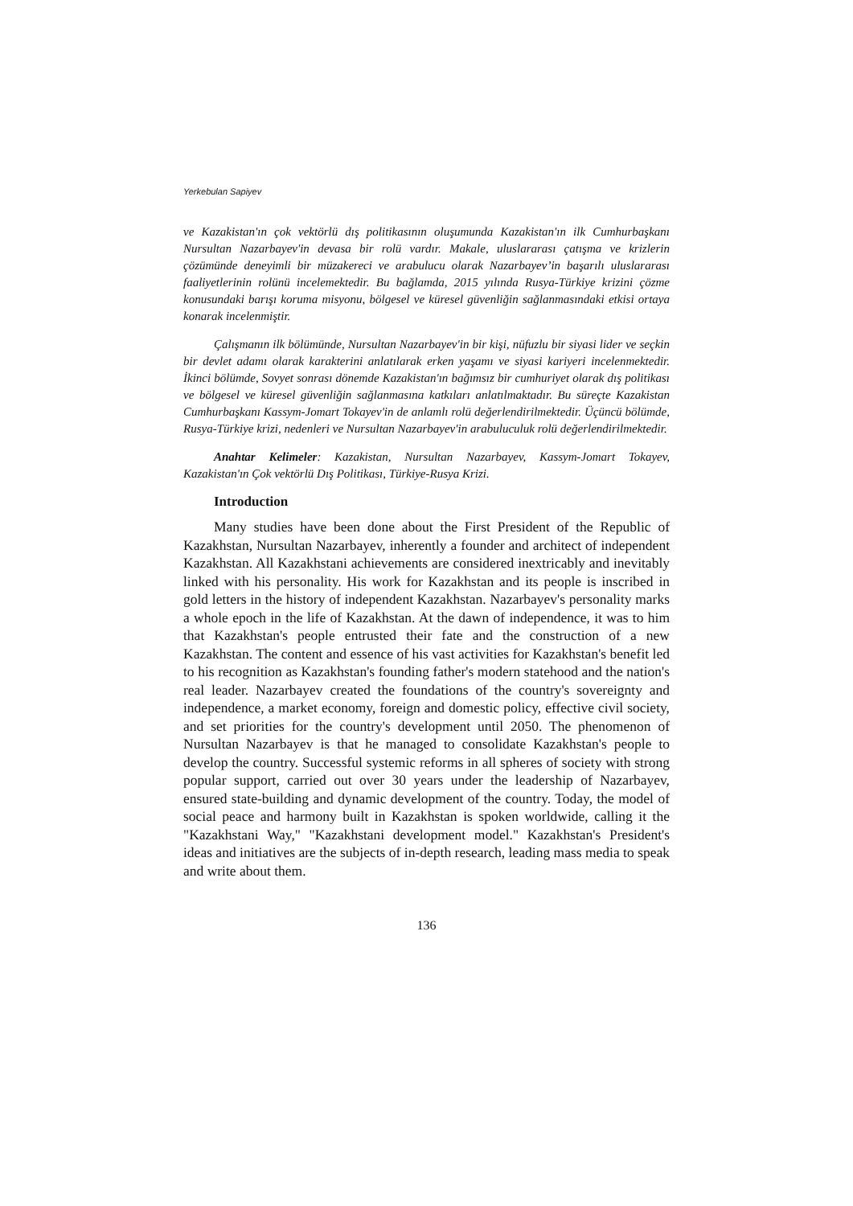Yerkebulan Sapiyev
ve Kazakistan'ın çok vektörlü dış politikasının oluşumunda Kazakistan'ın ilk Cumhurbaşkanı Nursultan Nazarbayev'in devasa bir rolü vardır. Makale, uluslararası çatışma ve krizlerin çözümünde deneyimli bir müzakereci ve arabulucu olarak Nazarbayev’in başarılı uluslararası faaliyetlerinin rolünü incelemektedir. Bu bağlamda, 2015 yılında Rusya-Türkiye krizini çözme konusundaki barışı koruma misyonu, bölgesel ve küresel güvenliğin sağlanmasındaki etkisi ortaya konarak incelenmiştir.
Çalışmanın ilk bölümünde, Nursultan Nazarbayev'in bir kişi, nüfuzlu bir siyasi lider ve seçkin bir devlet adamı olarak karakterini anlatılarak erken yaşamı ve siyasi kariyeri incelenmektedir. İkinci bölümde, Sovyet sonrası dönemde Kazakistan'ın bağımsız bir cumhuriyet olarak dış politikası ve bölgesel ve küresel güvenliğin sağlanmasına katkıları anlatılmaktadır. Bu süreçte Kazakistan Cumhurbaşkanı Kassym-Jomart Tokayev'in de anlamlı rolü değerlendirilmektedir. Üçüncü bölümde, Rusya-Türkiye krizi, nedenleri ve Nursultan Nazarbayev'in arabuluculuk rolü değerlendirilmektedir.
Anahtar Kelimeler: Kazakistan, Nursultan Nazarbayev, Kassym-Jomart Tokayev, Kazakistan'ın Çok vektörlü Dış Politikası, Türkiye-Rusya Krizi.
Introduction
Many studies have been done about the First President of the Republic of Kazakhstan, Nursultan Nazarbayev, inherently a founder and architect of independent Kazakhstan. All Kazakhstani achievements are considered inextricably and inevitably linked with his personality. His work for Kazakhstan and its people is inscribed in gold letters in the history of independent Kazakhstan. Nazarbayev's personality marks a whole epoch in the life of Kazakhstan. At the dawn of independence, it was to him that Kazakhstan's people entrusted their fate and the construction of a new Kazakhstan. The content and essence of his vast activities for Kazakhstan's benefit led to his recognition as Kazakhstan's founding father's modern statehood and the nation's real leader. Nazarbayev created the foundations of the country's sovereignty and independence, a market economy, foreign and domestic policy, effective civil society, and set priorities for the country's development until 2050. The phenomenon of Nursultan Nazarbayev is that he managed to consolidate Kazakhstan's people to develop the country. Successful systemic reforms in all spheres of society with strong popular support, carried out over 30 years under the leadership of Nazarbayev, ensured state-building and dynamic development of the country. Today, the model of social peace and harmony built in Kazakhstan is spoken worldwide, calling it the "Kazakhstani Way," "Kazakhstani development model." Kazakhstan's President's ideas and initiatives are the subjects of in-depth research, leading mass media to speak and write about them.
136